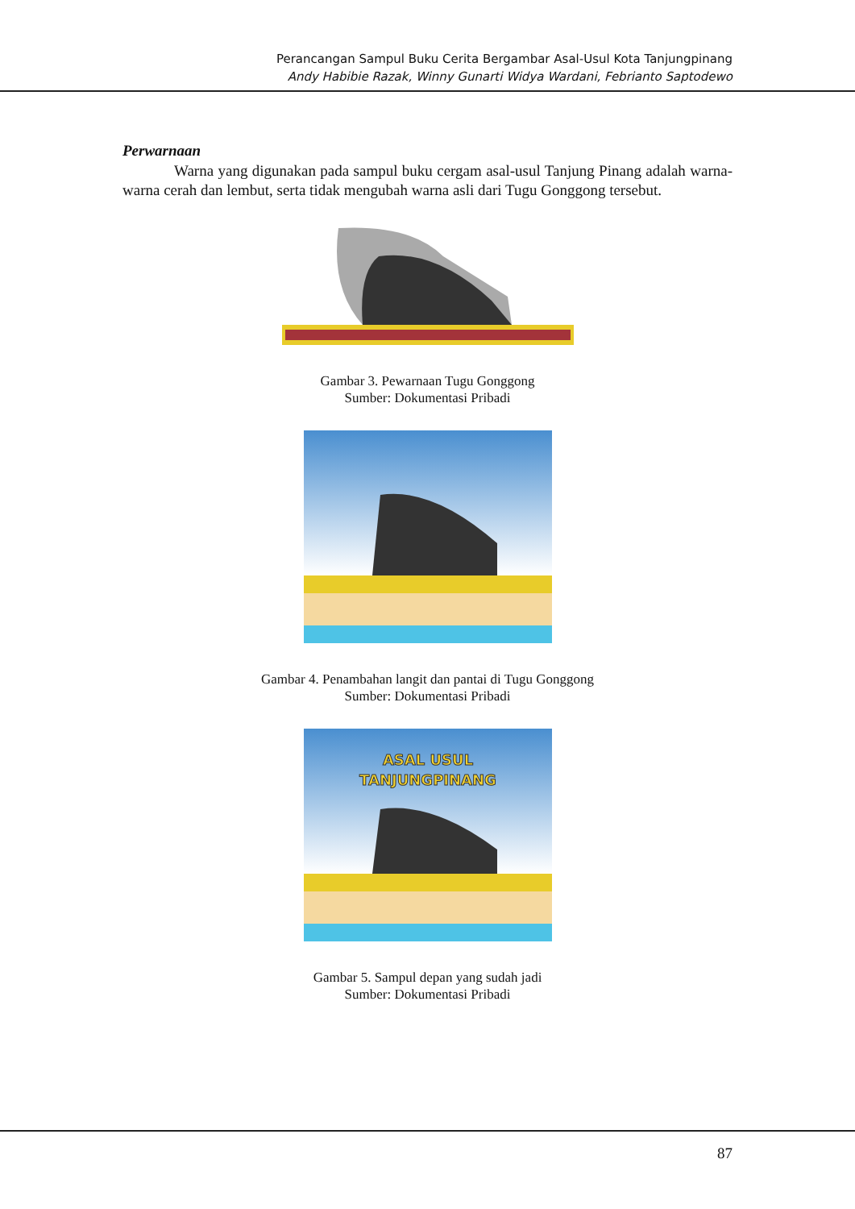Perancangan Sampul Buku Cerita Bergambar Asal-Usul Kota Tanjungpinang
Andy Habibie Razak, Winny Gunarti Widya Wardani, Febrianto Saptodewo
Perwarnaan
Warna yang digunakan pada sampul buku cergam asal-usul Tanjung Pinang adalah warna-warna cerah dan lembut, serta tidak mengubah warna asli dari Tugu Gonggong tersebut.
Gambar 3. Pewarnaan Tugu Gonggong
Sumber: Dokumentasi Pribadi
Gambar 4. Penambahan langit dan pantai di Tugu Gonggong
Sumber: Dokumentasi Pribadi
ASAL USUL
TANJUNGPINANG
Gambar 5. Sampul depan yang sudah jadi
Sumber: Dokumentasi Pribadi
87